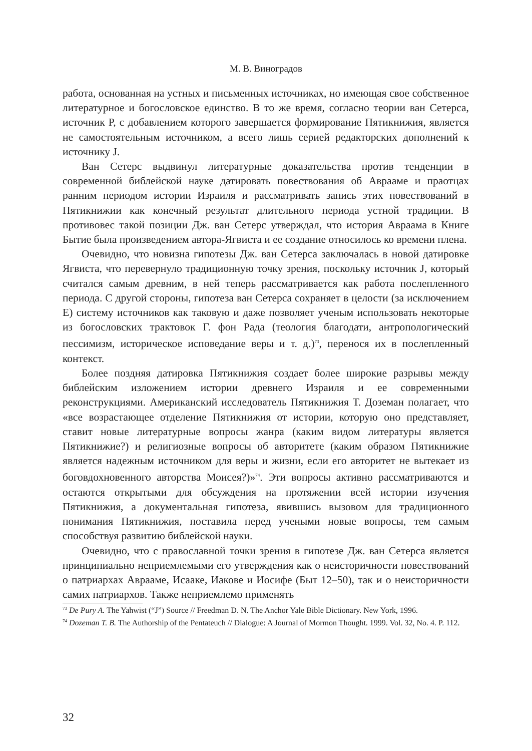М. В. Виноградов
работа, основанная на устных и письменных источниках, но имеющая свое собственное литературное и богословское единство. В то же время, согласно теории ван Сетерса, источник P, с добавлением которого завершается формирование Пятикнижия, является не самостоятельным источником, а всего лишь серией редакторских дополнений к источнику J.
Ван Сетерс выдвинул литературные доказательства против тенденции в современной библейской науке датировать повествования об Аврааме и праотцах ранним периодом истории Израиля и рассматривать запись этих повествований в Пятикнижии как конечный результат длительного периода устной традиции. В противовес такой позиции Дж. ван Сетерс утверждал, что история Авраама в Книге Бытие была произведением автора-Ягвиста и ее создание относилось ко времени плена.
Очевидно, что новизна гипотезы Дж. ван Сетерса заключалась в новой датировке Ягвиста, что перевернуло традиционную точку зрения, поскольку источник J, который считался самым древним, в ней теперь рассматривается как работа послепленного периода. С другой стороны, гипотеза ван Сетерса сохраняет в целости (за исключением E) систему источников как таковую и даже позволяет ученым использовать некоторые из богословских трактовок Г. фон Рада (теология благодати, антропологический пессимизм, историческое исповедание веры и т. д.)<sup>73</sup>, перенося их в послепленный контекст.
Более поздняя датировка Пятикнижия создает более широкие разрывы между библейским изложением истории древнего Израиля и ее современными реконструкциями. Американский исследователь Пятикнижия Т. Доземан полагает, что «все возрастающее отделение Пятикнижия от истории, которую оно представляет, ставит новые литературные вопросы жанра (каким видом литературы является Пятикнижие?) и религиозные вопросы об авторитете (каким образом Пятикнижие является надежным источником для веры и жизни, если его авторитет не вытекает из боговдохновенного авторства Моисея?)»<sup>74</sup>. Эти вопросы активно рассматриваются и остаются открытыми для обсуждения на протяжении всей истории изучения Пятикнижия, а документальная гипотеза, явившись вызовом для традиционного понимания Пятикнижия, поставила перед учеными новые вопросы, тем самым способствуя развитию библейской науки.
Очевидно, что с православной точки зрения в гипотезе Дж. ван Сетерса является принципиально неприемлемыми его утверждения как о неисторичности повествований о патриархах Аврааме, Исааке, Иакове и Иосифе (Быт 12–50), так и о неисторичности самих патриархов. Также неприемлемо применять
<sup>73</sup> De Pury A. The Yahwist (“J”) Source // Freedman D. N. The Anchor Yale Bible Dictionary. New York, 1996.
<sup>74</sup> Dozeman T. B. The Authorship of the Pentateuch // Dialogue: A Journal of Mormon Thought. 1999. Vol. 32, No. 4. P. 112.
32